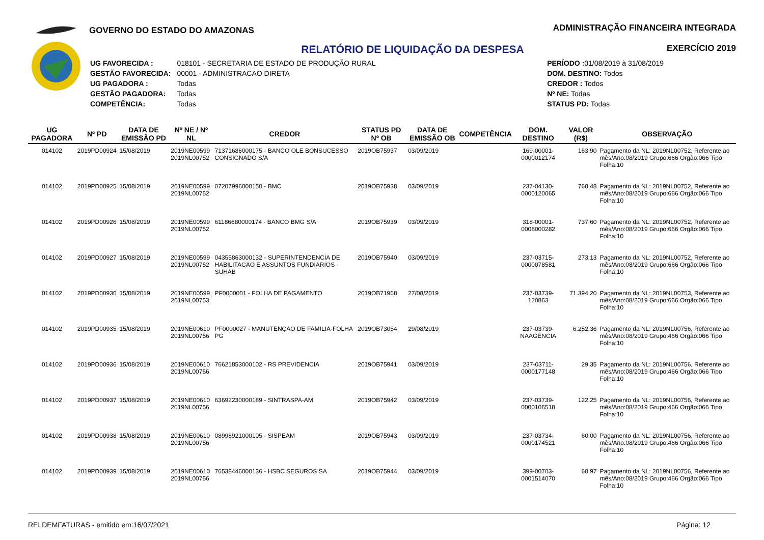GOVERNO DO ESTADO DO AMAZONAS
ADMINISTRAÇÃO FINANCEIRA INTEGRADA
EXERCÍCIO 2019
RELATÓRIO DE LIQUIDAÇÃO DA DESPESA
| UG FAVORECIDA : | 018101 - SECRETARIA DE ESTADO DE PRODUÇÃO RURAL |
| GESTÃO FAVORECIDA: | 00001 - ADMINISTRACAO DIRETA |
| UG PAGADORA : | Todas |
| GESTÃO PAGADORA: | Todas |
| COMPETÊNCIA: | Todas |
| PERÍODO : 01/08/2019 à 31/08/2019 |
| DOM. DESTINO: Todos |
| CREDOR : Todos |
| Nº NE: Todas |
| STATUS PD: Todas |
| UG PAGADORA | Nº PD | DATA DE EMISSÃO PD | Nº NE / Nº NL | CREDOR | STATUS PD Nº OB | DATA DE EMISSÃO OB | COMPETÊNCIA | DOM. DESTINO | VALOR (R$) | OBSERVAÇÃO |
| --- | --- | --- | --- | --- | --- | --- | --- | --- | --- | --- |
| 014102 | 2019PD00924 | 15/08/2019 | 2019NE00599 2019NL00752 | 71371686000175 - BANCO OLE BONSUCESSO CONSIGNADO S/A | 2019OB75937 | 03/09/2019 | | 169-00001-0000012174 | 163,90 | Pagamento da NL: 2019NL00752, Referente ao mês/Ano:08/2019 Grupo:666 Orgão:066 Tipo Folha:10 |
| 014102 | 2019PD00925 | 15/08/2019 | 2019NE00599 2019NL00752 | 07207996000150 - BMC | 2019OB75938 | 03/09/2019 | | 237-04130-0000120065 | 768,48 | Pagamento da NL: 2019NL00752, Referente ao mês/Ano:08/2019 Grupo:666 Orgão:066 Tipo Folha:10 |
| 014102 | 2019PD00926 | 15/08/2019 | 2019NE00599 2019NL00752 | 61186680000174 - BANCO BMG S/A | 2019OB75939 | 03/09/2019 | | 318-00001-0008000282 | 737,60 | Pagamento da NL: 2019NL00752, Referente ao mês/Ano:08/2019 Grupo:666 Orgão:066 Tipo Folha:10 |
| 014102 | 2019PD00927 | 15/08/2019 | 2019NE00599 2019NL00752 | 04355863000132 - SUPERINTENDENCIA DE HABILITACAO E ASSUNTOS FUNDIARIOS -SUHAB | 2019OB75940 | 03/09/2019 | | 237-03715-0000078581 | 273,13 | Pagamento da NL: 2019NL00752, Referente ao mês/Ano:08/2019 Grupo:666 Orgão:066 Tipo Folha:10 |
| 014102 | 2019PD00930 | 15/08/2019 | 2019NE00599 2019NL00753 | PF0000001 - FOLHA DE PAGAMENTO | 2019OB71968 | 27/08/2019 | | 237-03739-120863 | 71.394,20 | Pagamento da NL: 2019NL00753, Referente ao mês/Ano:08/2019 Grupo:666 Orgão:066 Tipo Folha:10 |
| 014102 | 2019PD00935 | 15/08/2019 | 2019NE00610 2019NL00756 | PF0000027 - MANUTENÇAO DE FAMILIA-FOLHA PG | 2019OB73054 | 29/08/2019 | | 237-03739-NAAGENCIA | 6.252,36 | Pagamento da NL: 2019NL00756, Referente ao mês/Ano:08/2019 Grupo:466 Orgão:066 Tipo Folha:10 |
| 014102 | 2019PD00936 | 15/08/2019 | 2019NE00610 2019NL00756 | 76621853000102 - RS PREVIDENCIA | 2019OB75941 | 03/09/2019 | | 237-03711-0000177148 | 29,35 | Pagamento da NL: 2019NL00756, Referente ao mês/Ano:08/2019 Grupo:466 Orgão:066 Tipo Folha:10 |
| 014102 | 2019PD00937 | 15/08/2019 | 2019NE00610 2019NL00756 | 63692230000189 - SINTRASPA-AM | 2019OB75942 | 03/09/2019 | | 237-03739-0000106518 | 122,25 | Pagamento da NL: 2019NL00756, Referente ao mês/Ano:08/2019 Grupo:466 Orgão:066 Tipo Folha:10 |
| 014102 | 2019PD00938 | 15/08/2019 | 2019NE00610 2019NL00756 | 08998921000105 - SISPEAM | 2019OB75943 | 03/09/2019 | | 237-03734-0000174521 | 60,00 | Pagamento da NL: 2019NL00756, Referente ao mês/Ano:08/2019 Grupo:466 Orgão:066 Tipo Folha:10 |
| 014102 | 2019PD00939 | 15/08/2019 | 2019NE00610 2019NL00756 | 76538446000136 - HSBC SEGUROS SA | 2019OB75944 | 03/09/2019 | | 399-00703-0001514070 | 68,97 | Pagamento da NL: 2019NL00756, Referente ao mês/Ano:08/2019 Grupo:466 Orgão:066 Tipo Folha:10 |
RELDEMFATURAS - emitido em:16/07/2021 Página: 12